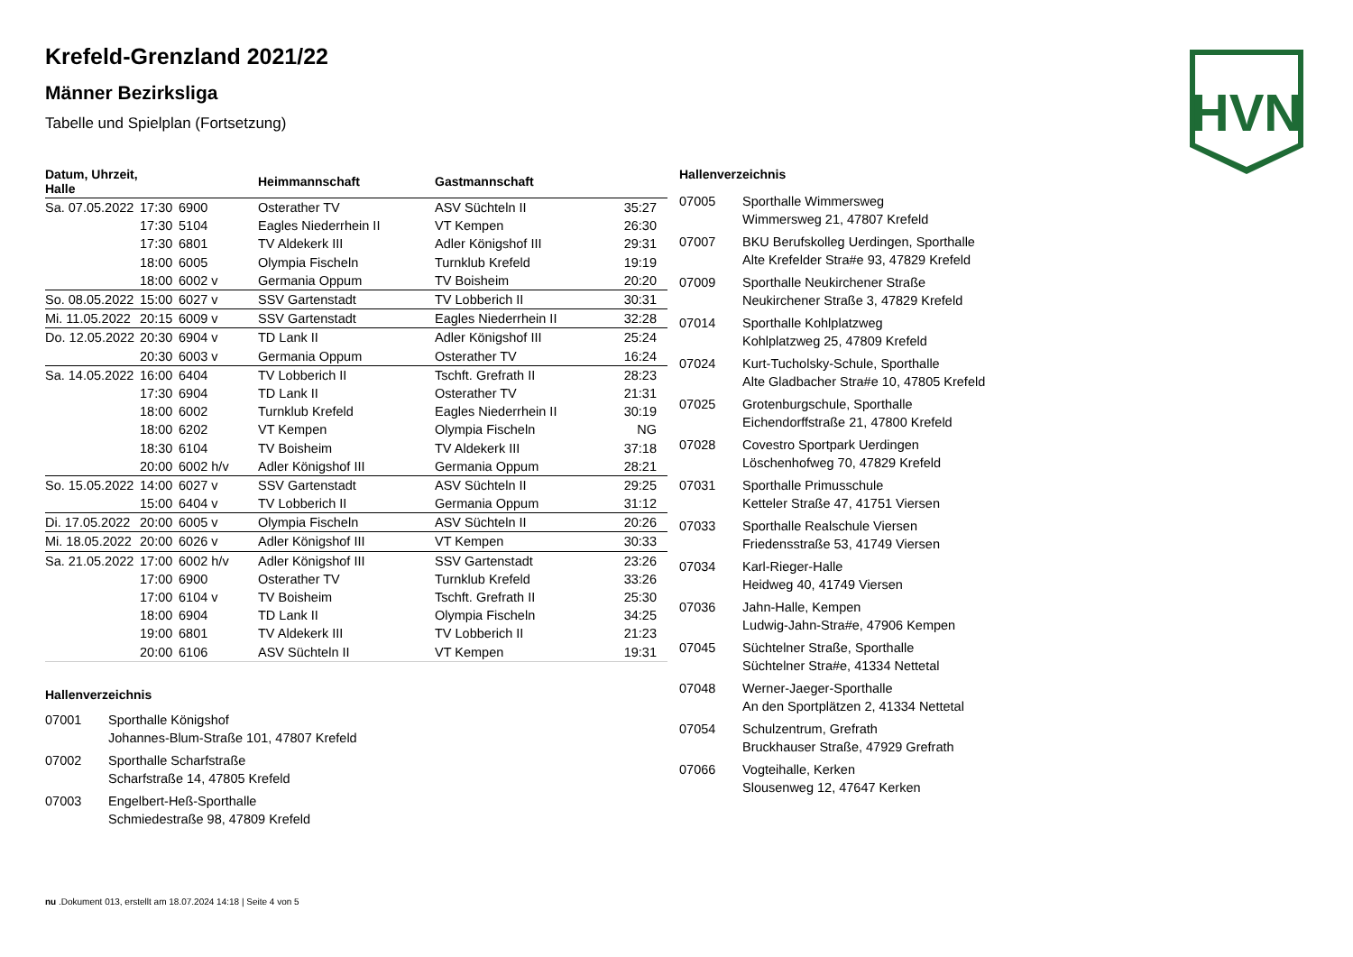HVN
Krefeld-Grenzland 2021/22
Männer Bezirksliga
Tabelle und Spielplan (Fortsetzung)
| Datum, Uhrzeit, Halle | | | Heimmannschaft | Gastmannschaft | |
| --- | --- | --- | --- | --- | --- |
| Sa. 07.05.2022 | 17:30 | 6900 | Osterather TV | ASV Süchteln II | 35:27 |
| | 17:30 | 5104 | Eagles Niederrhein II | VT Kempen | 26:30 |
| | 17:30 | 6801 | TV Aldekerk III | Adler Königshof III | 29:31 |
| | 18:00 | 6005 | Olympia Fischeln | Turnklub Krefeld | 19:19 |
| | 18:00 | 6002 v | Germania Oppum | TV Boisheim | 20:20 |
| So. 08.05.2022 | 15:00 | 6027 v | SSV Gartenstadt | TV Lobberich II | 30:31 |
| Mi. 11.05.2022 | 20:15 | 6009 v | SSV Gartenstadt | Eagles Niederrhein II | 32:28 |
| Do. 12.05.2022 | 20:30 | 6904 v | TD Lank II | Adler Königshof III | 25:24 |
| | 20:30 | 6003 v | Germania Oppum | Osterather TV | 16:24 |
| Sa. 14.05.2022 | 16:00 | 6404 | TV Lobberich II | Tschft. Grefrath II | 28:23 |
| | 17:30 | 6904 | TD Lank II | Osterather TV | 21:31 |
| | 18:00 | 6002 | Turnklub Krefeld | Eagles Niederrhein II | 30:19 |
| | 18:00 | 6202 | VT Kempen | Olympia Fischeln | NG |
| | 18:30 | 6104 | TV Boisheim | TV Aldekerk III | 37:18 |
| | 20:00 | 6002 h/v | Adler Königshof III | Germania Oppum | 28:21 |
| So. 15.05.2022 | 14:00 | 6027 v | SSV Gartenstadt | ASV Süchteln II | 29:25 |
| | 15:00 | 6404 v | TV Lobberich II | Germania Oppum | 31:12 |
| Di. 17.05.2022 | 20:00 | 6005 v | Olympia Fischeln | ASV Süchteln II | 20:26 |
| Mi. 18.05.2022 | 20:00 | 6026 v | Adler Königshof III | VT Kempen | 30:33 |
| Sa. 21.05.2022 | 17:00 | 6002 h/v | Adler Königshof III | SSV Gartenstadt | 23:26 |
| | 17:00 | 6900 | Osterather TV | Turnklub Krefeld | 33:26 |
| | 17:00 | 6104 v | TV Boisheim | Tschft. Grefrath II | 25:30 |
| | 18:00 | 6904 | TD Lank II | Olympia Fischeln | 34:25 |
| | 19:00 | 6801 | TV Aldekerk III | TV Lobberich II | 21:23 |
| | 20:00 | 6106 | ASV Süchteln II | VT Kempen | 19:31 |
Hallenverzeichnis
07001 Sporthalle Königshof
Johannes-Blum-Straße 101, 47807 Krefeld
07002 Sporthalle Scharfstraße
Scharfstraße 14, 47805 Krefeld
07003 Engelbert-Heß-Sporthalle
Schmiedestraße 98, 47809 Krefeld
Hallenverzeichnis
07005 Sporthalle Wimmersweg
Wimmersweg 21, 47807 Krefeld
07007 BKU Berufskolleg Uerdingen, Sporthalle
Alte Krefelder Stra#e 93, 47829 Krefeld
07009 Sporthalle Neukirchener Straße
Neukirchener Straße 3, 47829 Krefeld
07014 Sporthalle Kohlplatzweg
Kohlplatzweg 25, 47809 Krefeld
07024 Kurt-Tucholsky-Schule, Sporthalle
Alte Gladbacher Stra#e 10, 47805 Krefeld
07025 Grotenburgschule, Sporthalle
Eichendorffstraße 21, 47800 Krefeld
07028 Covestro Sportpark Uerdingen
Löschenhofweg 70, 47829 Krefeld
07031 Sporthalle Primusschule
Ketteler Straße 47, 41751 Viersen
07033 Sporthalle Realschule Viersen
Friedensstraße 53, 41749 Viersen
07034 Karl-Rieger-Halle
Heidweg 40, 41749 Viersen
07036 Jahn-Halle, Kempen
Ludwig-Jahn-Stra#e, 47906 Kempen
07045 Süchtelner Straße, Sporthalle
Süchtelner Stra#e, 41334 Nettetal
07048 Werner-Jaeger-Sporthalle
An den Sportplätzen 2, 41334 Nettetal
07054 Schulzentrum, Grefrath
Bruckhauser Straße, 47929 Grefrath
07066 Vogteihalle, Kerken
Slousenweg 12, 47647 Kerken
nu .Dokument 013, erstellt am 18.07.2024 14:18 | Seite 4 von 5